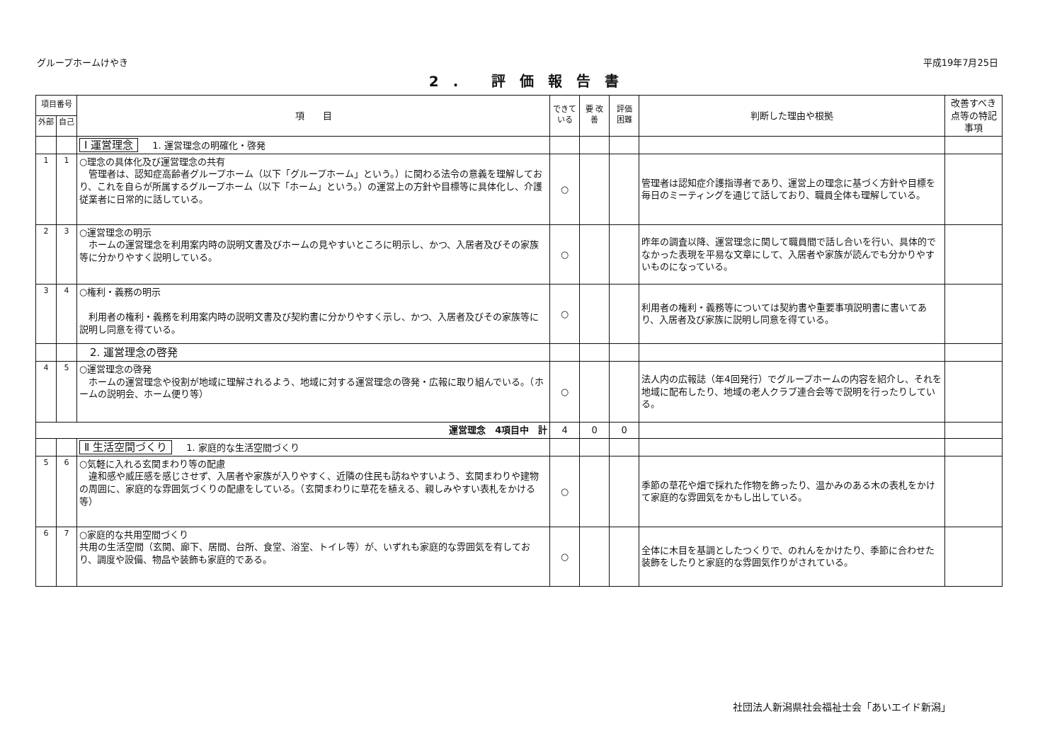グループホームけやき 平成19年7月25日
2. 評価報告書
| 項目番号 | | 項 目 | できて いる | 要 改善 | 評価 困難 | 判断した理由や根拠 | 改善すべき点等の特記事項 |
| --- | --- | --- | --- | --- | --- | --- | --- |
| 外部 | 自己 | | | | | | |
| | | Ⅰ 運営理念 1. 運営理念の明確化・啓発 | | | | | |
| 1 | 1 | ○理念の具体化及び運営理念の共有 管理者は、認知症高齢者グループホーム（以下「グループホーム」という。）に関わる法令の意義を理解しており、これを自らが所属するグループホーム（以下「ホーム」という。）の運営上の方針や目標等に具体化し、介護従業者に日常的に話している。 | ○ | | | 管理者は認知症介護指導者であり、運営上の理念に基づく方針や目標を毎日のミーティングを通じて話しており、職員全体も理解している。 | |
| 2 | 3 | ○運営理念の明示 ホームの運営理念を利用案内時の説明文書及びホームの見やすいところに明示し、かつ、入居者及びその家族等に分かりやすく説明している。 | ○ | | | 昨年の調査以降、運営理念に関して職員間で話し合いを行い、具体的でなかった表現を平易な文章にして、入居者や家族が読んでも分かりやすいものになっている。 | |
| 3 | 4 | ○権利・義務の明示 利用者の権利・義務を利用案内時の説明文書及び契約書に分かりやすく示し、かつ、入居者及びその家族等に説明し同意を得ている。 | ○ | | | 利用者の権利・義務等については契約書や重要事項説明書に書いてあり、入居者及び家族に説明し同意を得ている。 | |
| | | 2. 運営理念の啓発 | | | | | |
| 4 | 5 | ○運営理念の啓発 ホームの運営理念や役割が地域に理解されるよう、地域に対する運営理念の啓発・広報に取り組んでいる。（ホームの説明会、ホーム便り等） | ○ | | | 法人内の広報誌（年4回発行）でグループホームの内容を紹介し、それを地域に配布したり、地域の老人クラブ連合会等で説明を行ったりしている。 | |
| 運営理念 4項目中 計 | | | 4 | 0 | 0 | | |
| | | Ⅱ 生活空間づくり 1. 家庭的な生活空間づくり | | | | | |
| 5 | 6 | ○気軽に入れる玄関まわり等の配慮 違和感や威圧感を感じさせず、入居者や家族が入りやすく、近隣の住民も訪ねやすいよう、玄関まわりや建物の周囲に、家庭的な雰囲気づくりの配慮をしている。（玄関まわりに草花を植える、親しみやすい表札をかける等） | ○ | | | 季節の草花や畑で採れた作物を飾ったり、温かみのある木の表札をかけて家庭的な雰囲気をかもし出している。 | |
| 6 | 7 | ○家庭的な共用空間づくり 共用の生活空間（玄関、廊下、居間、台所、食堂、浴室、トイレ等）が、いずれも家庭的な雰囲気を有しており、調度や設備、物品や装飾も家庭的である。 | ○ | | | 全体に木目を基調としたつくりで、のれんをかけたり、季節に合わせた装飾をしたりと家庭的な雰囲気作りがされている。 | |
社団法人新潟県社会福祉士会「あいエイド新潟」